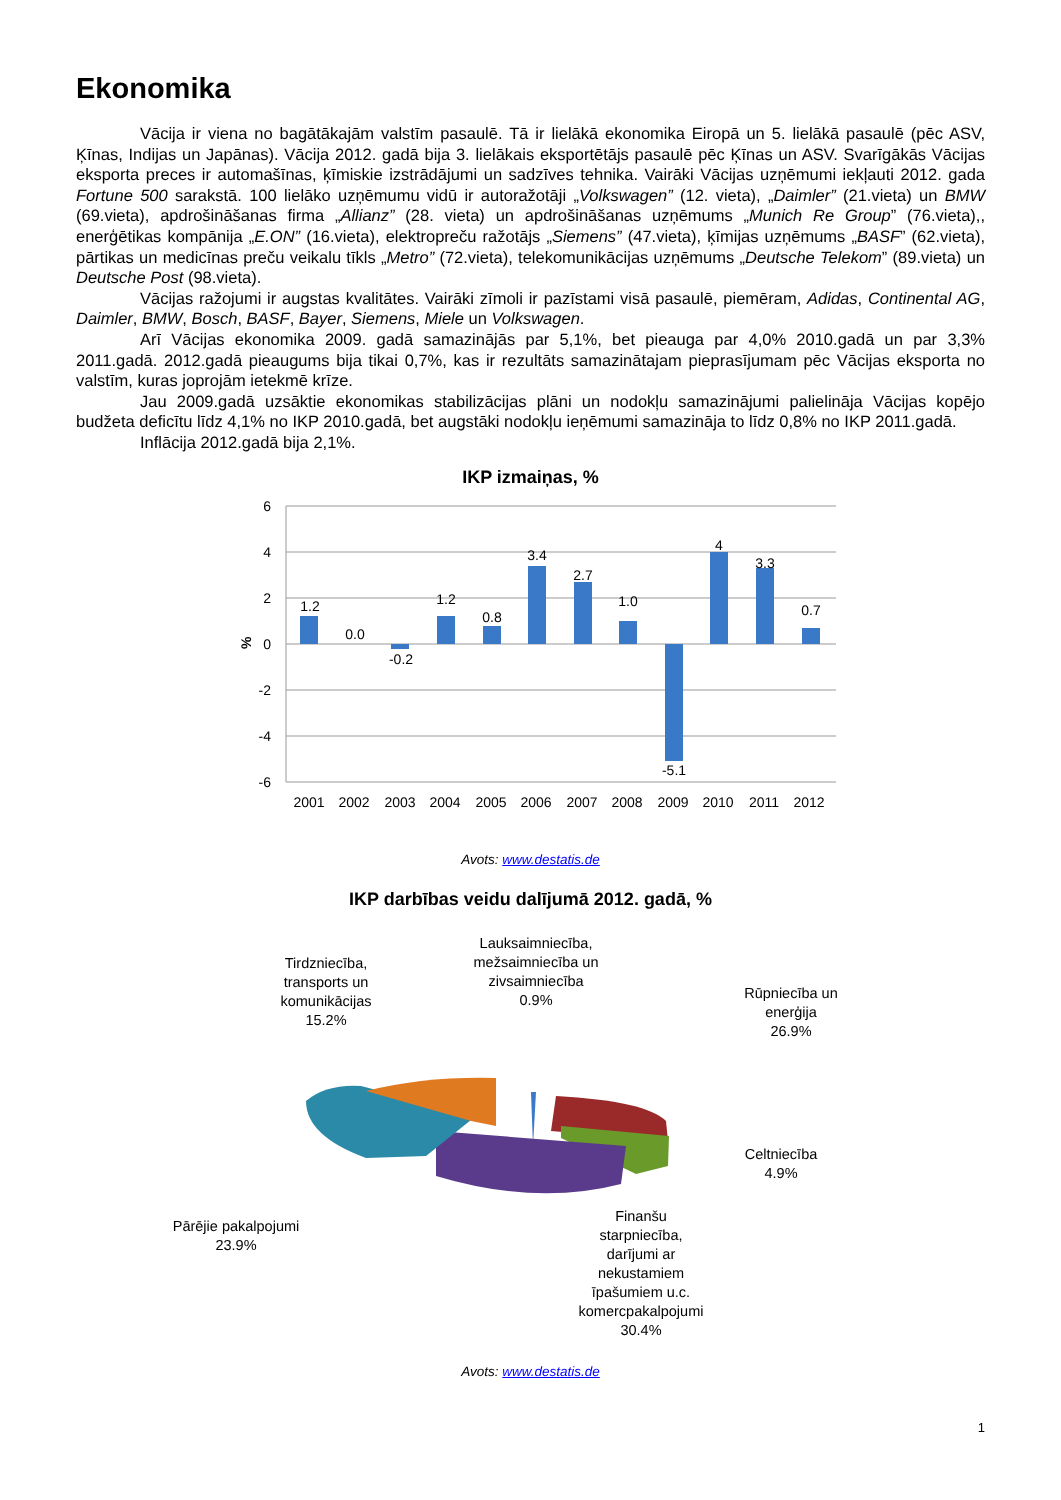Ekonomika
Vācija ir viena no bagātākajām valstīm pasaulē. Tā ir lielākā ekonomika Eiropā un 5. lielākā pasaulē (pēc ASV, Ķīnas, Indijas un Japānas). Vācija 2012. gadā bija 3. lielākais eksportētājs pasaulē pēc Ķīnas un ASV. Svarīgākās Vācijas eksporta preces ir automašīnas, ķīmiskie izstrādājumi un sadzīves tehnika. Vairāki Vācijas uzņēmumi iekļauti 2012. gada Fortune 500 sarakstā. 100 lielāko uzņēmumu vidū ir autoražotāji „Volkswagen” (12. vieta), „Daimler” (21.vieta) un BMW (69.vieta), apdrošināšanas firma „Allianz” (28. vieta) un apdrošināšanas uzņēmums „Munich Re Group” (76.vieta),, enerģētikas kompānija „E.ON” (16.vieta), elektropreču ražotājs „Siemens” (47.vieta), ķīmijas uzņēmums „BASF” (62.vieta), pārtikas un medicīnas preču veikalu tīkls „Metro” (72.vieta), telekomunikācijas uzņēmums „Deutsche Telekom” (89.vieta) un Deutsche Post (98.vieta).
Vācijas ražojumi ir augstas kvalitātes. Vairāki zīmoli ir pazīstami visā pasaulē, piemēram, Adidas, Continental AG, Daimler, BMW, Bosch, BASF, Bayer, Siemens, Miele un Volkswagen.
Arī Vācijas ekonomika 2009. gadā samazinājās par 5,1%, bet pieauga par 4,0% 2010.gadā un par 3,3% 2011.gadā. 2012.gadā pieaugums bija tikai 0,7%, kas ir rezultāts samazinātajam pieprasījumam pēc Vācijas eksporta no valstīm, kuras joprojām ietekmē krīze.
Jau 2009.gadā uzsāktie ekonomikas stabilizācijas plāni un nodokļu samazinājumi palielināja Vācijas kopējo budžeta deficītu līdz 4,1% no IKP 2010.gadā, bet augstāki nodokļu ieņēmumi samazināja to līdz 0,8% no IKP 2011.gadā.
Inflācija 2012.gadā bija 2,1%.
IKP izmaiņas, %
6
4
2
0
-2
-4
-6
%
1.2
0.0
-0.2
1.2
0.8
3.4
2.7
1.0
-5.1
4
3.3
0.7
2001
2002
2003
2004
2005
2006
2007
2008
2009
2010
2011
2012
Avots: www.destatis.de
IKP darbības veidu dalījumā 2012. gadā, %
Lauksaimniecība,
mežsaimniecība un
zivsaimniecība
0.9%
Tirdzniecība,
transports un
komunikācijas
15.2%
Rūpniecība un
enerģija
26.9%
Celtniecība
4.9%
Pārējie pakalpojumi
23.9%
Finanšu
starpniecība,
darījumi ar
nekustamiem
īpašumiem u.c.
komercpakalpojumi
30.4%
Avots: www.destatis.de
1